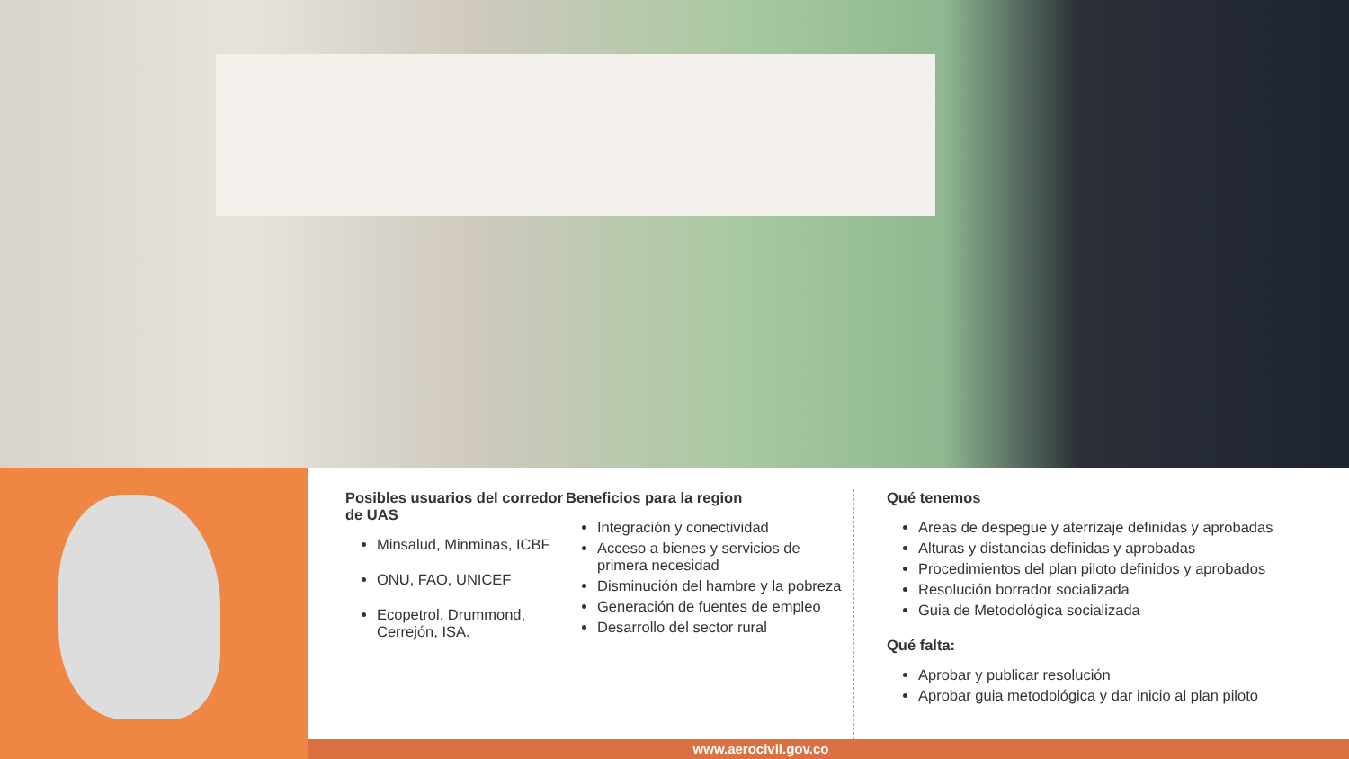Posibles usuarios del corredor de UAS
Minsalud, Minminas, ICBF
ONU, FAO, UNICEF
Ecopetrol, Drummond, Cerrejón, ISA.
Beneficios para la region
Integración y conectividad
Acceso a bienes y servicios de primera necesidad
Disminución del hambre y la pobreza
Generación de fuentes de empleo
Desarrollo del sector rural
Qué tenemos
Areas de despegue y aterrizaje definidas y aprobadas
Alturas y distancias definidas y aprobadas
Procedimientos del plan piloto definidos y aprobados
Resolución borrador socializada
Guia de Metodológica socializada
Qué falta:
Aprobar y publicar resolución
Aprobar guia metodológica y dar inicio al plan piloto
www.aerocivil.gov.co